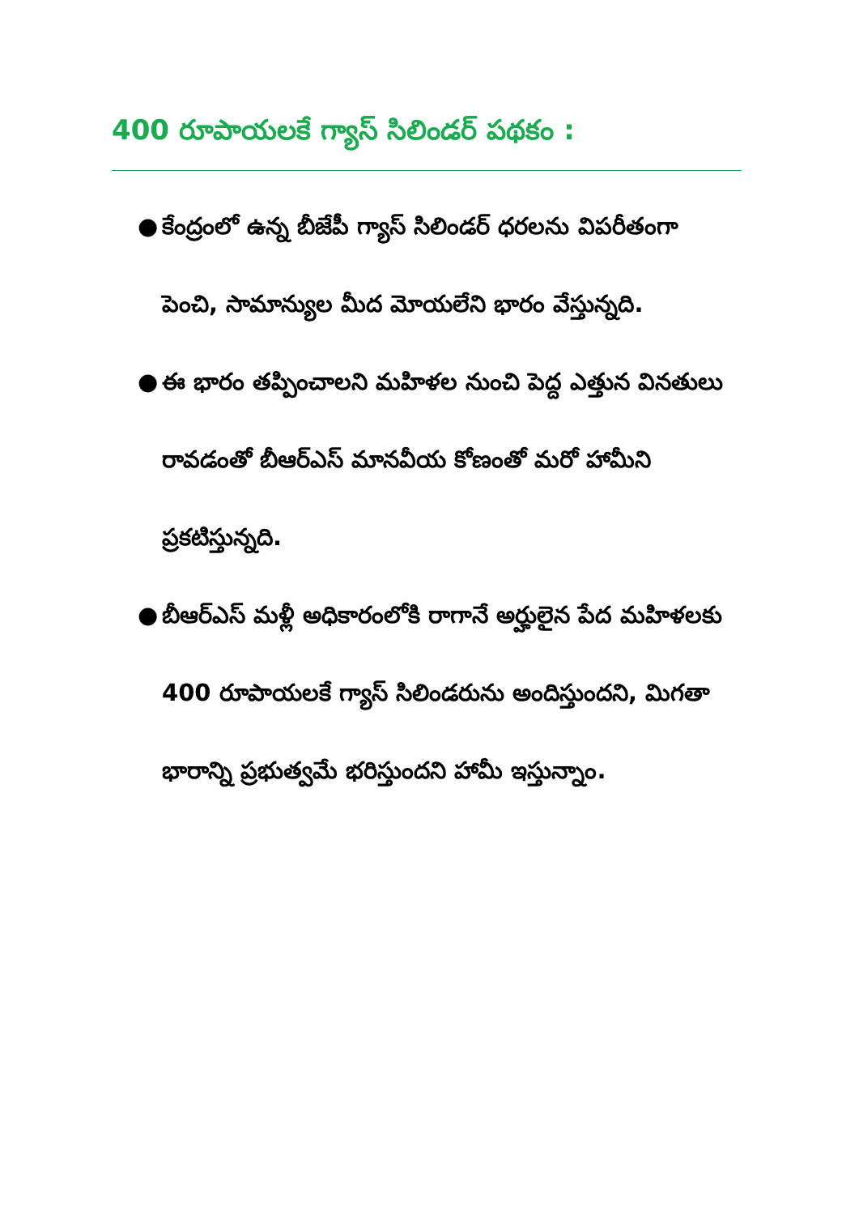400 రూపాయలకే గ్యాస్ సిలిండర్ పథకం :
● కేంద్రంలో ఉన్న బీజేపీ గ్యాస్ సిలిండర్ ధరలను విపరీతంగా పెంచి, సామాన్యుల మీద మోయలేని భారం వేస్తున్నది.
● ఈ భారం తప్పించాలని మహిళల నుంచి పెద్ద ఎత్తున వినతులు రావడంతో బీఆర్ఎస్ మానవీయ కోణంతో మరో హామీని ప్రకటిస్తున్నది.
● బీఆర్ఎస్ మళ్లీ అధికారంలోకి రాగానే అర్హులైన పేద మహిళలకు 400 రూపాయలకే గ్యాస్ సిలిండరును అందిస్తుందని, మిగతా భారాన్ని ప్రభుత్వమే భరిస్తుందని హామీ ఇస్తున్నాం.